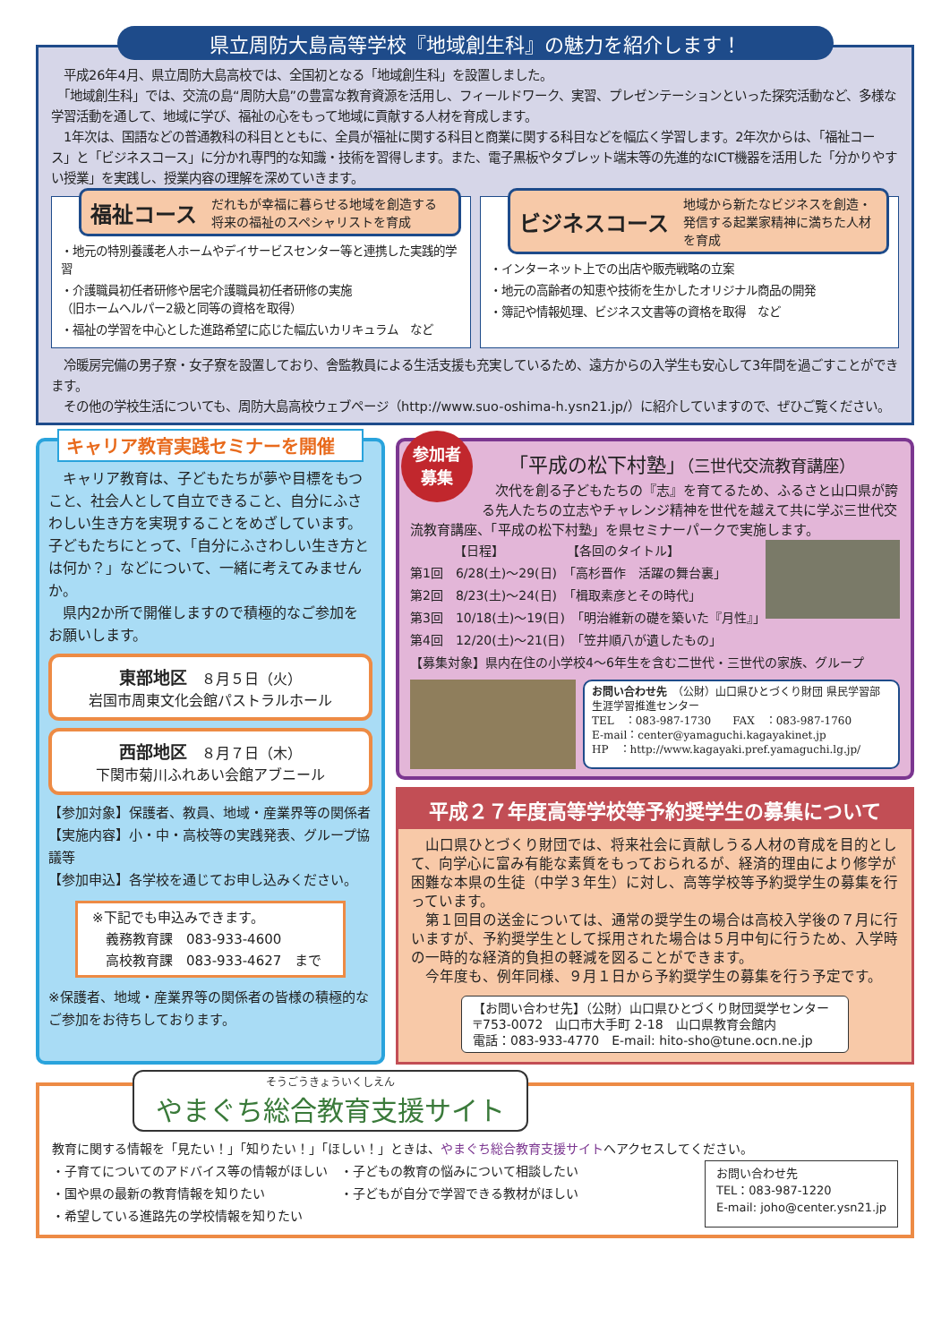県立周防大島高等学校『地域創生科』の魅力を紹介します！
　平成26年4月、県立周防大島高校では、全国初となる「地域創生科」を設置しました。
　「地域創生科」では、交流の島“周防大島”の豊富な教育資源を活用し、フィールドワーク、実習、プレゼンテーションといった探究活動など、多様な学習活動を通して、地域に学び、福祉の心をもって地域に貢献する人材を育成します。
　1年次は、国語などの普通教科の科目とともに、全員が福祉に関する科目と商業に関する科目などを幅広く学習します。2年次からは、「福祉コース」と「ビジネスコース」に分かれ専門的な知識・技術を習得します。また、電子黒板やタブレット端末等の先進的なICT機器を活用した「分かりやすい授業」を実践し、授業内容の理解を深めていきます。
福祉コース だれもが幸福に暮らせる地域を創造する将来の福祉のスペシャリストを育成
・地元の特別養護老人ホームやデイサービスセンター等と連携した実践的学習
・介護職員初任者研修や居宅介護職員初任者研修の実施
（旧ホームヘルパー2級と同等の資格を取得）
・福祉の学習を中心とした進路希望に応じた幅広いカリキュラム　など
ビジネスコース 地域から新たなビジネスを創造・発信する起業家精神に満ちた人材を育成
・インターネット上での出店や販売戦略の立案
・地元の高齢者の知恵や技術を生かしたオリジナル商品の開発
・簿記や情報処理、ビジネス文書等の資格を取得　など
　冷暖房完備の男子寮・女子寮を設置しており、舎監教員による生活支援も充実しているため、遠方からの入学生も安心して3年間を過ごすことができます。
　その他の学校生活についても、周防大島高校ウェブページ（http://www.suo-oshima-h.ysn21.jp/）に紹介していますので、ぜひご覧ください。
キャリア教育実践セミナーを開催
　キャリア教育は、子どもたちが夢や目標をもつこと、社会人として自立できること、自分にふさわしい生き方を実現することをめざしています。子どもたちにとって、「自分にふさわしい生き方とは何か？」などについて、一緒に考えてみませんか。
　県内2か所で開催しますので積極的なご参加をお願いします。
東部地区　８月５日（火）
岩国市周東文化会館パストラルホール
西部地区　８月７日（木）
下関市菊川ふれあい会館アブニール
【参加対象】保護者、教員、地域・産業界等の関係者
【実施内容】小・中・高校等の実践発表、グループ協議等
【参加申込】各学校を通じてお申し込みください。
※下記でも申込みできます。
　義務教育課　083-933-4600
　高校教育課　083-933-4627　まで
※保護者、地域・産業界等の関係者の皆様の積極的なご参加をお待ちしております。
参加者
募集
「平成の松下村塾」（三世代交流教育講座）
　次代を創る子どもたちの『志』を育てるため、ふるさと山口県が誇る先人たちの立志やチャレンジ精神を世代を越えて共に学ぶ三世代交流教育講座、「平成の松下村塾」を県セミナーパークで実施します。
　　　　【日程】　　　　　　【各回のタイトル】
第1回　6/28(土)～29(日)　「高杉晋作　活躍の舞台裏」
第2回　8/23(土)～24(日)　「楫取素彦とその時代」
第3回　10/18(土)～19(日)　「明治維新の礎を築いた『月性』」
第4回　12/20(土)～21(日)　「笠井順八が遺したもの」
【募集対象】県内在住の小学校4～6年生を含む二世代・三世代の家族、グループ
お問い合わせ先　（公財）山口県ひとづくり財団 県民学習部 生涯学習推進センター
TEL　：083-987-1730　　FAX　：083-987-1760
E-mail：center@yamaguchi.kagayakinet.jp
HP　：http://www.kagayaki.pref.yamaguchi.lg.jp/
平成２７年度高等学校等予約奨学生の募集について
　山口県ひとづくり財団では、将来社会に貢献しうる人材の育成を目的として、向学心に富み有能な素質をもっておられるが、経済的理由により修学が困難な本県の生徒（中学３年生）に対し、高等学校等予約奨学生の募集を行っています。
　第１回目の送金については、通常の奨学生の場合は高校入学後の７月に行いますが、予約奨学生として採用された場合は５月中旬に行うため、入学時の一時的な経済的負担の軽減を図ることができます。
　今年度も、例年同様、９月１日から予約奨学生の募集を行う予定です。
【お問い合わせ先】（公財）山口県ひとづくり財団奨学センター
〒753-0072　山口市大手町 2-18　山口県教育会館内
電話：083-933-4770　E-mail: hito-sho@tune.ocn.ne.jp
そうごうきょういくしえん やまぐち総合教育支援サイト
教育に関する情報を「見たい！」「知りたい！」「ほしい！」ときは、やまぐち総合教育支援サイトへアクセスしてください。
・子育てについてのアドバイス等の情報がほしい
・国や県の最新の教育情報を知りたい
・希望している進路先の学校情報を知りたい
・子どもの教育の悩みについて相談したい
・子どもが自分で学習できる教材がほしい
お問い合わせ先
TEL：083-987-1220
E-mail: joho@center.ysn21.jp